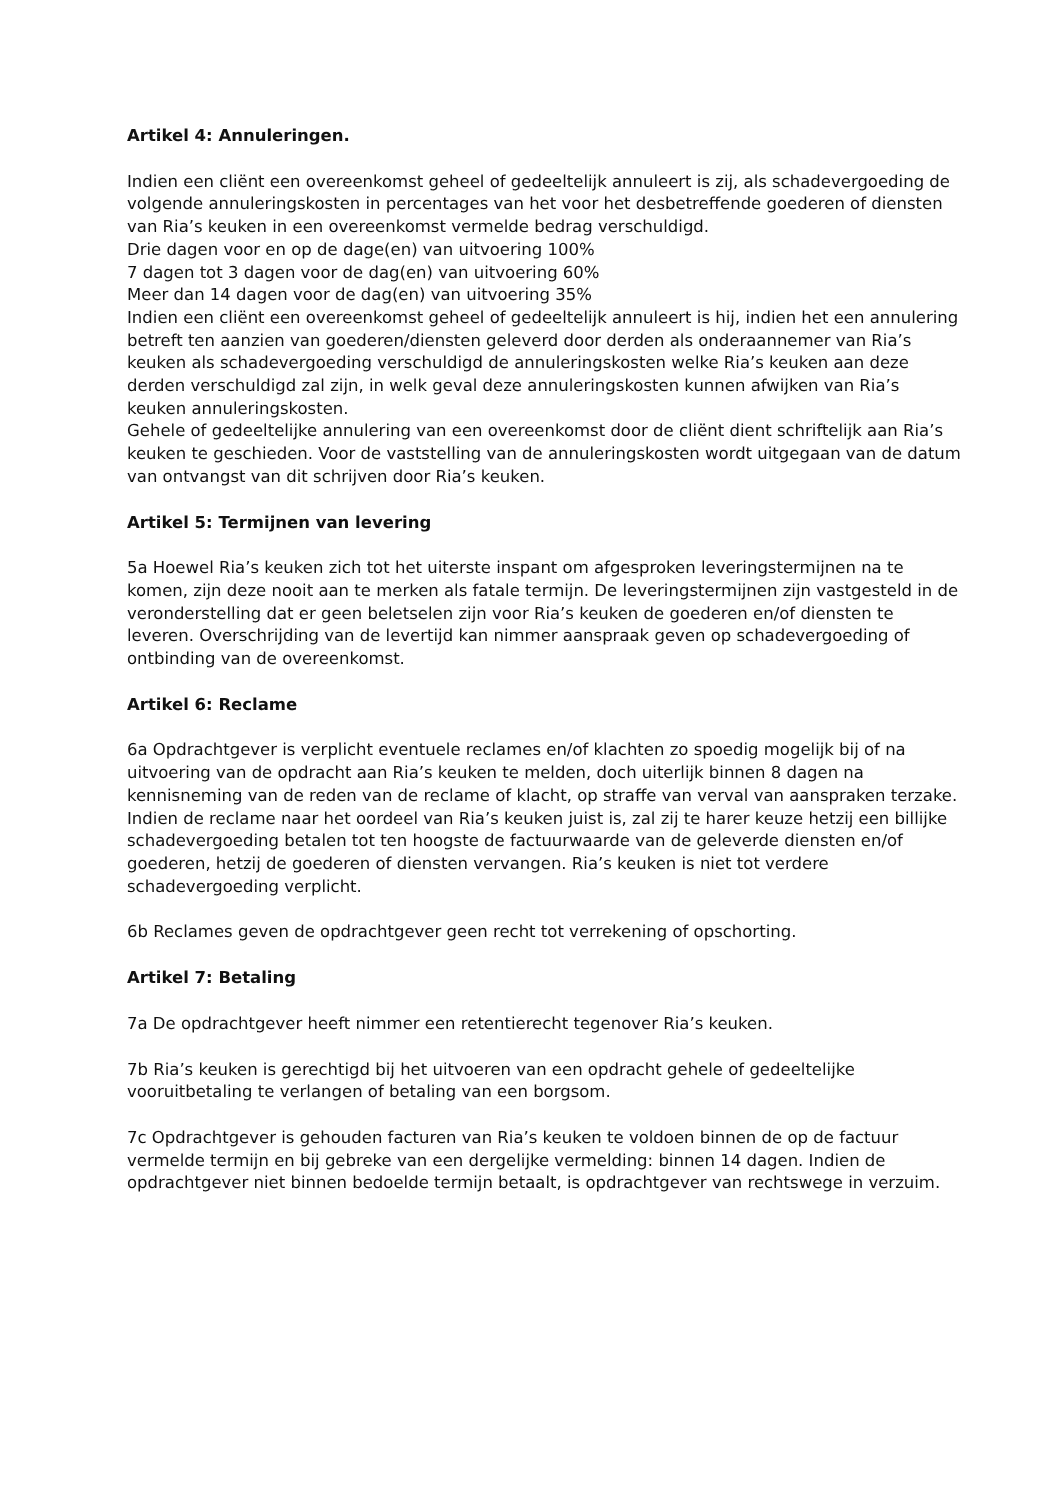Artikel 4: Annuleringen.
Indien een cliënt een overeenkomst geheel of gedeeltelijk annuleert is zij, als schadevergoeding de volgende annuleringskosten in percentages van het voor het desbetreffende goederen of diensten van Ria’s keuken in een overeenkomst vermelde bedrag verschuldigd.
Drie dagen voor en op de dage(en) van uitvoering 100%
7 dagen tot 3 dagen voor de dag(en) van uitvoering 60%
Meer dan 14 dagen voor de dag(en) van uitvoering 35%
Indien een cliënt een overeenkomst geheel of gedeeltelijk annuleert is hij, indien het een annulering betreft ten aanzien van goederen/diensten geleverd door derden als onderaannemer van Ria’s keuken als schadevergoeding verschuldigd de annuleringskosten welke Ria’s keuken aan deze derden verschuldigd zal zijn, in welk geval deze annuleringskosten kunnen afwijken van Ria’s keuken annuleringskosten.
Gehele of gedeeltelijke annulering van een overeenkomst door de cliënt dient schriftelijk aan Ria’s keuken te geschieden. Voor de vaststelling van de annuleringskosten wordt uitgegaan van de datum van ontvangst van dit schrijven door Ria’s keuken.
Artikel 5: Termijnen van levering
5a Hoewel Ria’s keuken zich tot het uiterste inspant om afgesproken leveringstermijnen na te komen, zijn deze nooit aan te merken als fatale termijn. De leveringstermijnen zijn vastgesteld in de veronderstelling dat er geen beletselen zijn voor Ria’s keuken de goederen en/of diensten te leveren. Overschrijding van de levertijd kan nimmer aanspraak geven op schadevergoeding of ontbinding van de overeenkomst.
Artikel 6: Reclame
6a Opdrachtgever is verplicht eventuele reclames en/of klachten zo spoedig mogelijk bij of na uitvoering van de opdracht aan Ria’s keuken te melden, doch uiterlijk binnen 8 dagen na kennisneming van de reden van de reclame of klacht, op straffe van verval van aanspraken terzake. Indien de reclame naar het oordeel van Ria’s keuken juist is, zal zij te harer keuze hetzij een billijke schadevergoeding betalen tot ten hoogste de factuurwaarde van de geleverde diensten en/of goederen, hetzij de goederen of diensten vervangen. Ria’s keuken is niet tot verdere schadevergoeding verplicht.
6b Reclames geven de opdrachtgever geen recht tot verrekening of opschorting.
Artikel 7: Betaling
7a De opdrachtgever heeft nimmer een retentierecht tegenover Ria’s keuken.
7b Ria’s keuken is gerechtigd bij het uitvoeren van een opdracht gehele of gedeeltelijke vooruitbetaling te verlangen of betaling van een borgsom.
7c Opdrachtgever is gehouden facturen van Ria’s keuken te voldoen binnen de op de factuur vermelde termijn en bij gebreke van een dergelijke vermelding: binnen 14 dagen. Indien de opdrachtgever niet binnen bedoelde termijn betaalt, is opdrachtgever van rechtswege in verzuim.